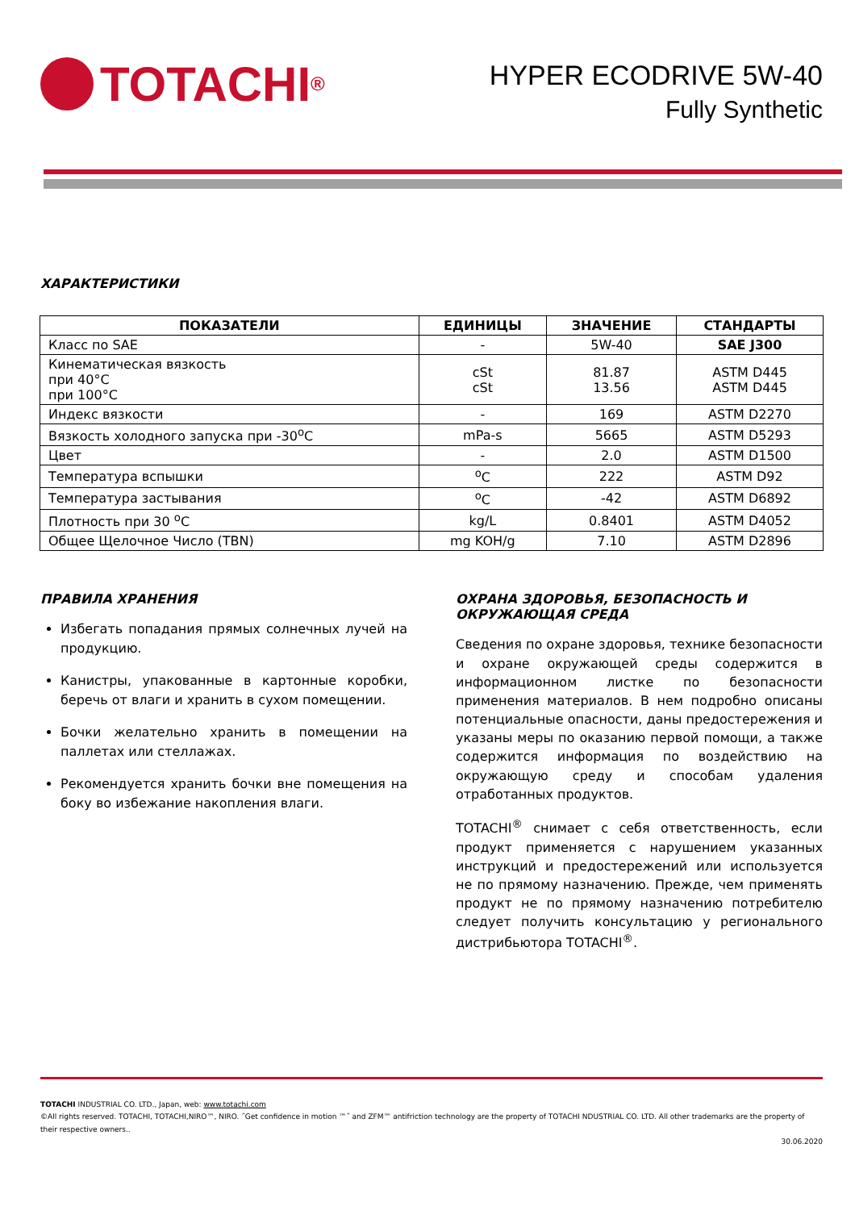TOTACHI<sup>®</sup>
HYPER ECODRIVE 5W-40
Fully Synthetic
ХАРАКТЕРИСТИКИ
| ПОКАЗАТЕЛИ | ЕДИНИЦЫ | ЗНАЧЕНИЕ | СТАНДАРТЫ |
| --- | --- | --- | --- |
| Класс по SAE | - | 5W-40 | SAE J300 |
| Кинематическая вязкость при 40°C при 100°C | cSt cSt | 81.87 13.56 | ASTM D445 ASTM D445 |
| Индекс вязкости | - | 169 | ASTM D2270 |
| Вязкость холодного запуска при -30<sup>o</sup>C | mPa-s | 5665 | ASTM D5293 |
| Цвет | - | 2.0 | ASTM D1500 |
| Температура вспышки | <sup>o</sup> C | 222 | ASTM D92 |
| Температура застывания | <sup>o</sup> C | -42 | ASTM D6892 |
| Плотность при 30 <sup>o</sup>C | kg/L | 0.8401 | ASTM D4052 |
| Общее Щелочное Число (TBN) | mg KOH/g | 7.10 | ASTM D2896 |
ПРАВИЛА ХРАНЕНИЯ
Избегать попадания прямых солнечных лучей на продукцию.
Канистры, упакованные в картонные коробки, беречь от влаги и хранить в сухом помещении.
Бочки желательно хранить в помещении на паллетах или стеллажах.
Рекомендуется хранить бочки вне помещения на боку во избежание накопления влаги.
ОХРАНА ЗДОРОВЬЯ, БЕЗОПАСНОСТЬ И ОКРУЖАЮЩАЯ СРЕДА
Сведения по охране здоровья, технике безопасности и охране окружающей среды содержится в информационном листке по безопасности применения материалов. В нем подробно описаны потенциальные опасности, даны предостережения и указаны меры по оказанию первой помощи, а также содержится информация по воздействию на окружающую среду и способам удаления отработанных продуктов.
TOTACHI<sup>®</sup> снимает с себя ответственность, если продукт применяется с нарушением указанных инструкций и предостережений или используется не по прямому назначению. Прежде, чем применять продукт не по прямому назначению потребителю следует получить консультацию у регионального дистрибьютора TOTACHI<sup>®</sup>.
TOTACHI INDUSTRIAL CO. LTD., Japan, web: www.totachi.com
©All rights reserved. TOTACHI, TOTACHI,NIRO™, NIRO. ˝Get confidence in motion ™˝ and ZFM™ antifriction technology are the property of TOTACHI NDUSTRIAL CO. LTD. All other trademarks are the property of their respective owners..
30.06.2020